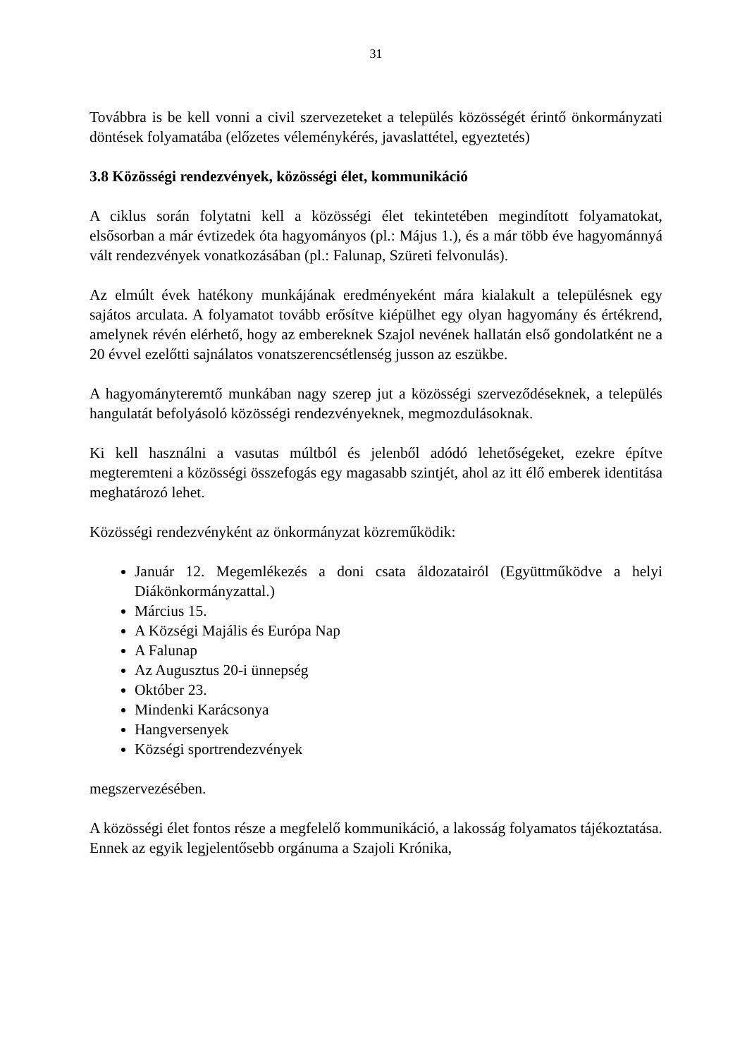31
Továbbra is be kell vonni a civil szervezeteket a település közösségét érintő önkormányzati döntések folyamatába (előzetes véleménykérés, javaslattétel, egyeztetés)
3.8 Közösségi rendezvények, közösségi élet, kommunikáció
A ciklus során folytatni kell a közösségi élet tekintetében megindított folyamatokat, elsősorban a már évtizedek óta hagyományos (pl.: Május 1.), és a már több éve hagyománnyá vált rendezvények vonatkozásában (pl.: Falunap, Szüreti felvonulás).
Az elmúlt évek hatékony munkájának eredményeként mára kialakult a településnek egy sajátos arculata. A folyamatot tovább erősítve kiépülhet egy olyan hagyomány és értékrend, amelynek révén elérhető, hogy az embereknek Szajol nevének hallatán első gondolatként ne a 20 évvel ezelőtti sajnálatos vonatszerencsétlenség jusson az eszükbe.
A hagyományteremtő munkában nagy szerep jut a közösségi szerveződéseknek, a település hangulatát befolyásoló közösségi rendezvényeknek, megmozdulásoknak.
Ki kell használni a vasutas múltból és jelenből adódó lehetőségeket, ezekre építve megteremteni a közösségi összefogás egy magasabb szintjét, ahol az itt élő emberek identitása meghatározó lehet.
Közösségi rendezvényként az önkormányzat közreműködik:
Január 12. Megemlékezés a doni csata áldozatairól (Együttműködve a helyi Diákönkormányzattal.)
Március 15.
A Községi Majális és Európa Nap
A Falunap
Az Augusztus 20-i ünnepség
Október 23.
Mindenki Karácsonya
Hangversenyek
Községi sportrendezvények
megszervezésében.
A közösségi élet fontos része a megfelelő kommunikáció, a lakosság folyamatos tájékoztatása. Ennek az egyik legjelentősebb orgánuma a Szajoli Krónika,